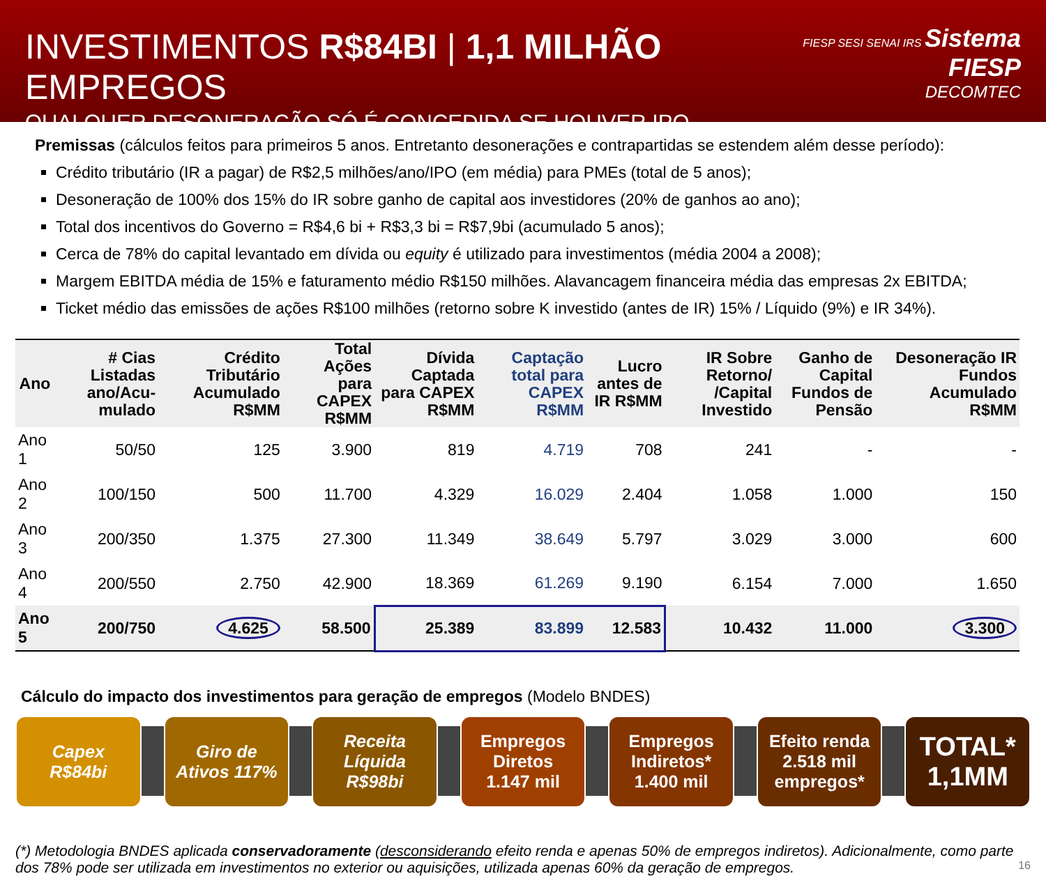INVESTIMENTOS R$84BI | 1,1 MILHÃO EMPREGOS
QUALQUER DESONERAÇÃO SÓ É CONCEDIDA SE HOUVER IPO
FIESP SESI SENAI IRS Sistema FIESP
DECOMTEC
Premissas (cálculos feitos para primeiros 5 anos. Entretanto desonerações e contrapartidas se estendem além desse período):
Crédito tributário (IR a pagar) de R$2,5 milhões/ano/IPO (em média) para PMEs (total de 5 anos);
Desoneração de 100% dos 15% do IR sobre ganho de capital aos investidores (20% de ganhos ao ano);
Total dos incentivos do Governo = R$4,6 bi + R$3,3 bi = R$7,9bi (acumulado 5 anos);
Cerca de 78% do capital levantado em dívida ou equity é utilizado para investimentos (média 2004 a 2008);
Margem EBITDA média de 15% e faturamento médio R$150 milhões. Alavancagem financeira média das empresas 2x EBITDA;
Ticket médio das emissões de ações R$100 milhões (retorno sobre K investido (antes de IR) 15% / Líquido (9%) e IR 34%).
| Ano | # Cias Listadas ano/Acu-mulado | Crédito Tributário Acumulado R$MM | Total Ações para CAPEX R$MM | Dívida Captada para CAPEX R$MM | Captação total para CAPEX R$MM | Lucro antes de IR R$MM | IR Sobre Retorno/ /Capital Investido | Ganho de Capital Fundos de Pensão | Desoneração IR Fundos Acumulado R$MM |
| --- | --- | --- | --- | --- | --- | --- | --- | --- | --- |
| Ano 1 | 50/50 | 125 | 3.900 | 819 | 4.719 | 708 | 241 | - | - |
| Ano 2 | 100/150 | 500 | 11.700 | 4.329 | 16.029 | 2.404 | 1.058 | 1.000 | 150 |
| Ano 3 | 200/350 | 1.375 | 27.300 | 11.349 | 38.649 | 5.797 | 3.029 | 3.000 | 600 |
| Ano 4 | 200/550 | 2.750 | 42.900 | 18.369 | 61.269 | 9.190 | 6.154 | 7.000 | 1.650 |
| Ano 5 | 200/750 | 4.625 | 58.500 | 25.389 | 83.899 | 12.583 | 10.432 | 11.000 | 3.300 |
Cálculo do impacto dos investimentos para geração de empregos (Modelo BNDES)
Capex
R$84bi
Giro de
Ativos 117%
Receita
Líquida
R$98bi
Empregos
Diretos
1.147 mil
Empregos
Indiretos*
1.400 mil
Efeito renda
2.518 mil
empregos*
TOTAL*
1,1MM
(*) Metodologia BNDES aplicada conservadoramente (desconsiderando efeito renda e apenas 50% de empregos indiretos). Adicionalmente, como parte dos 78% pode ser utilizada em investimentos no exterior ou aquisições, utilizada apenas 60% da geração de empregos. 16